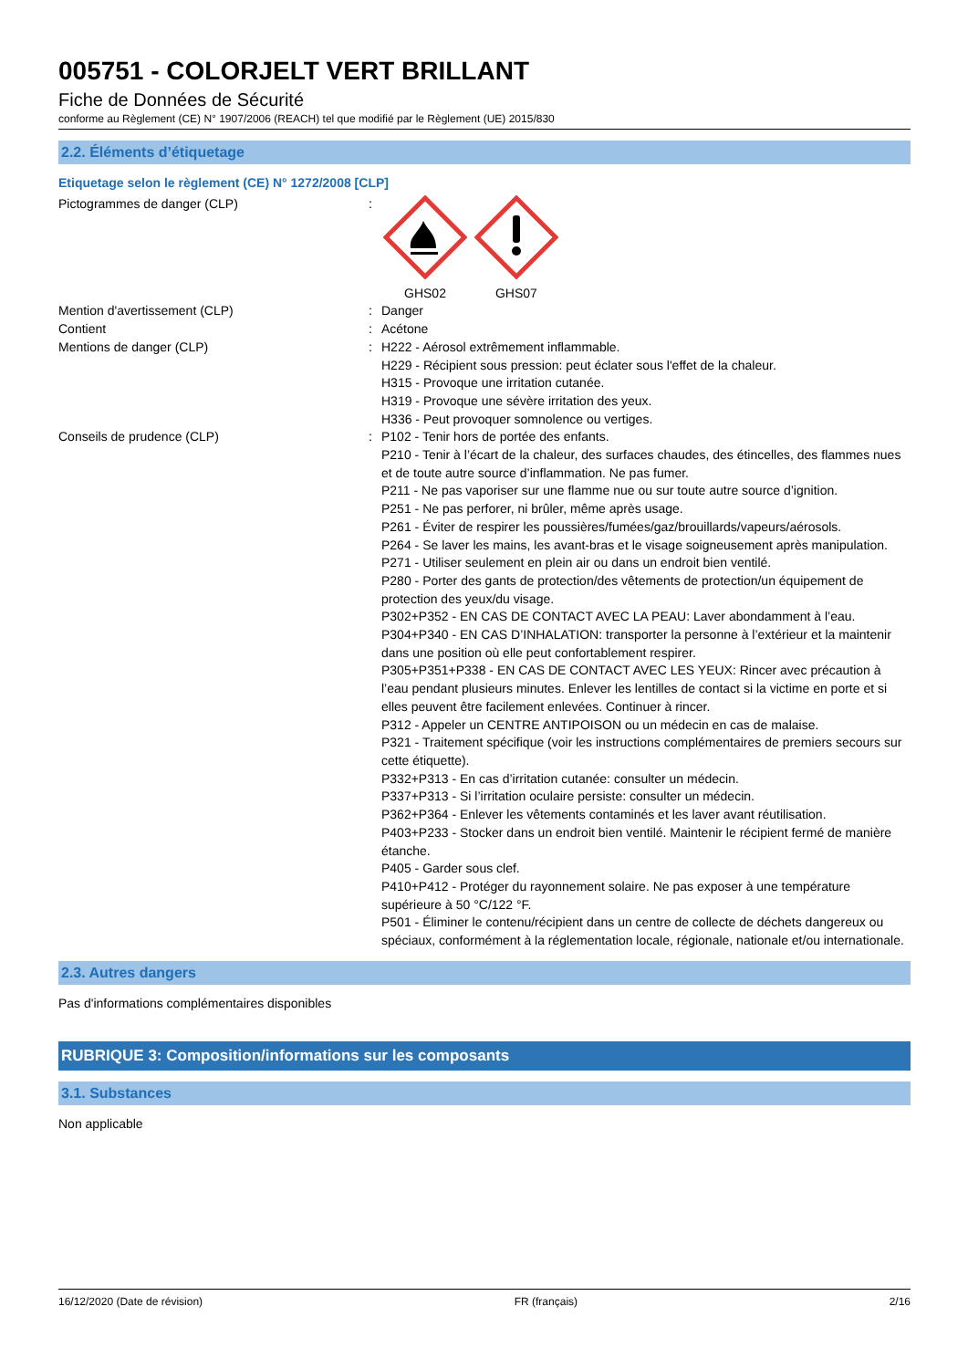005751 - COLORJELT VERT BRILLANT
Fiche de Données de Sécurité
conforme au Règlement (CE) N° 1907/2006 (REACH) tel que modifié par le Règlement (UE) 2015/830
2.2. Éléments d’étiquetage
Etiquetage selon le règlement (CE) N° 1272/2008 [CLP]
Pictogrammes de danger (CLP) :
GHS02
GHS07
Mention d'avertissement (CLP) : Danger
Contient : Acétone
Mentions de danger (CLP) : H222 - Aérosol extrêmement inflammable.
H229 - Récipient sous pression: peut éclater sous l'effet de la chaleur.
H315 - Provoque une irritation cutanée.
H319 - Provoque une sévère irritation des yeux.
H336 - Peut provoquer somnolence ou vertiges.
Conseils de prudence (CLP) : P102 - Tenir hors de portée des enfants.
P210 - Tenir à l’écart de la chaleur, des surfaces chaudes, des étincelles, des flammes nues et de toute autre source d’inflammation. Ne pas fumer.
P211 - Ne pas vaporiser sur une flamme nue ou sur toute autre source d’ignition.
P251 - Ne pas perforer, ni brûler, même après usage.
P261 - Éviter de respirer les poussières/fumées/gaz/brouillards/vapeurs/aérosols.
P264 - Se laver les mains, les avant-bras et le visage soigneusement après manipulation.
P271 - Utiliser seulement en plein air ou dans un endroit bien ventilé.
P280 - Porter des gants de protection/des vêtements de protection/un équipement de protection des yeux/du visage.
P302+P352 - EN CAS DE CONTACT AVEC LA PEAU: Laver abondamment à l’eau.
P304+P340 - EN CAS D’INHALATION: transporter la personne à l’extérieur et la maintenir dans une position où elle peut confortablement respirer.
P305+P351+P338 - EN CAS DE CONTACT AVEC LES YEUX: Rincer avec précaution à l’eau pendant plusieurs minutes. Enlever les lentilles de contact si la victime en porte et si elles peuvent être facilement enlevées. Continuer à rincer.
P312 - Appeler un CENTRE ANTIPOISON ou un médecin en cas de malaise.
P321 - Traitement spécifique (voir les instructions complémentaires de premiers secours sur cette étiquette).
P332+P313 - En cas d’irritation cutanée: consulter un médecin.
P337+P313 - Si l’irritation oculaire persiste: consulter un médecin.
P362+P364 - Enlever les vêtements contaminés et les laver avant réutilisation.
P403+P233 - Stocker dans un endroit bien ventilé. Maintenir le récipient fermé de manière étanche.
P405 - Garder sous clef.
P410+P412 - Protéger du rayonnement solaire. Ne pas exposer à une température supérieure à 50 °C/122 °F.
P501 - Éliminer le contenu/récipient dans un centre de collecte de déchets dangereux ou spéciaux, conformément à la réglementation locale, régionale, nationale et/ou internationale.
2.3. Autres dangers
Pas d'informations complémentaires disponibles
RUBRIQUE 3: Composition/informations sur les composants
3.1. Substances
Non applicable
16/12/2020 (Date de révision) FR (français) 2/16